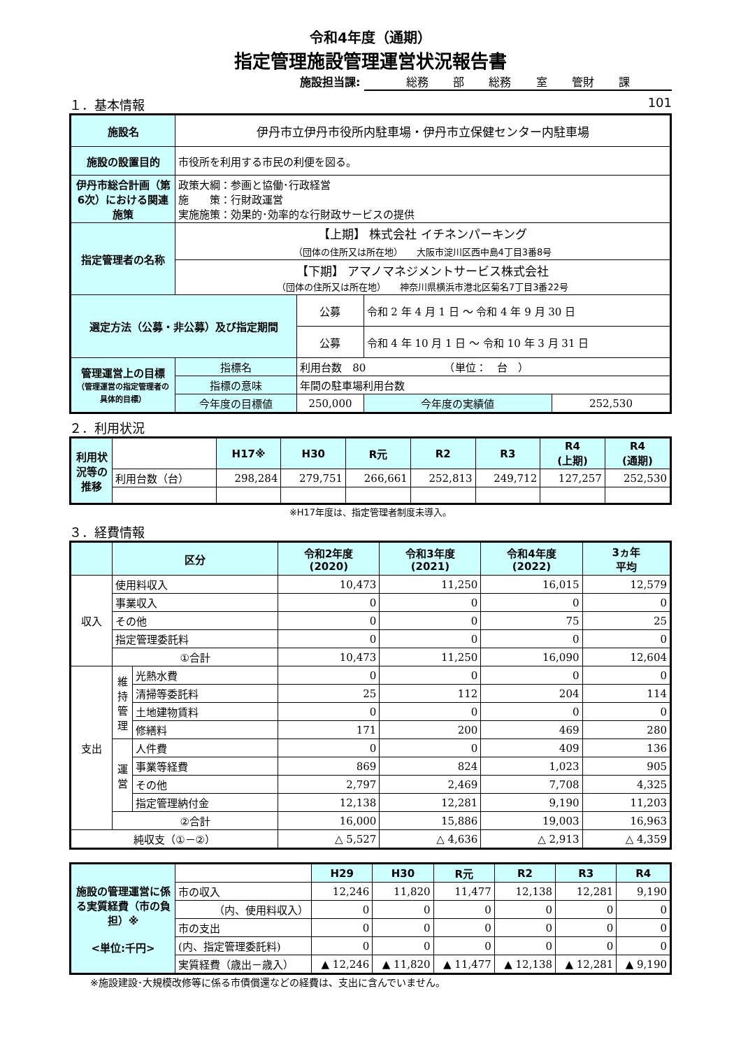令和4年度（通期）
指定管理施設管理運営状況報告書
施設担当課: 総務 部 総務 室 管財 課
１．基本情報 101
| 施設名 | 伊丹市立伊丹市役所内駐車場・伊丹市立保健センター内駐車場 | | | | |
| 施設の設置目的 | 市役所を利用する市民の利便を図る。 | | | | |
| 伊丹市総合計画（第6次）における関連施策 | 政策大綱：参画と協働･行政経営 施 策：行財政運営 実施施策：効果的･効率的な行財政サービスの提供 | | | | |
| 指定管理者の名称 | 【上期】 株式会社 イチネンパーキング （団体の住所又は所在地） 大阪市淀川区西中島4丁目3番8号 | | | | |
| | 【下期】 アマノマネジメントサービス株式会社 （団体の住所又は所在地） 神奈川県横浜市港北区菊名7丁目3番22号 | | | | |
| 選定方法（公募・非公募）及び指定期間 | | 公募 | 令和 2 年 4 月 1 日 ～ 令和 4 年 9 月 30 日 | | |
| | | 公募 | 令和 4 年 10 月 1 日 ～ 令和 10 年 3 月 31 日 | | |
| 管理運営上の目標 （管理運営の指定管理者の具体的目標） | 指標名 | 利用台数 80 （単位： 台 ） | | | |
| | 指標の意味 | 年間の駐車場利用台数 | | | |
| | 今年度の目標値 | 250,000 | | 今年度の実績値 | 252,530 |
２．利用状況
| 利用状況等の推移 | | H17※ | H30 | R元 | R2 | R3 | R4 (上期) | R4 (通期) |
| | 利用台数（台） | 298,284 | 279,751 | 266,661 | 252,813 | 249,712 | 127,257 | 252,530 |
※H17年度は、指定管理者制度未導入。
３．経費情報
| | 区分 | | 令和2年度 (2020) | 令和3年度 (2021) | 令和4年度 (2022) | 3ヵ年 平均 |
| 収入 | 使用料収入 | | 10,473 | 11,250 | 16,015 | 12,579 |
| | 事業収入 | | 0 | 0 | 0 | 0 |
| | その他 | | 0 | 0 | 75 | 25 |
| | 指定管理委託料 | | 0 | 0 | 0 | 0 |
| | ①合計 | | 10,473 | 11,250 | 16,090 | 12,604 |
| 支出 | 維持管理 | 光熱水費 | 0 | 0 | 0 | 0 |
| | | 清掃等委託料 | 25 | 112 | 204 | 114 |
| | | 土地建物賃料 | 0 | 0 | 0 | 0 |
| | | 修繕料 | 171 | 200 | 469 | 280 |
| | 運営 | 人件費 | 0 | 0 | 409 | 136 |
| | | 事業等経費 | 869 | 824 | 1,023 | 905 |
| | | その他 | 2,797 | 2,469 | 7,708 | 4,325 |
| | | 指定管理納付金 | 12,138 | 12,281 | 9,190 | 11,203 |
| | ②合計 | | 16,000 | 15,886 | 19,003 | 16,963 |
| 純収支（①－②） | | | △ 5,527 | △ 4,636 | △ 2,913 | △ 4,359 |
| 施設の管理運営に係る実質経費（市の負担）※ <単位:千円> | | H29 | H30 | R元 | R2 | R3 | R4 |
| | 市の収入 | 12,246 | 11,820 | 11,477 | 12,138 | 12,281 | 9,190 |
| | （内、使用料収入） | 0 | 0 | 0 | 0 | 0 | 0 |
| | 市の支出 | 0 | 0 | 0 | 0 | 0 | 0 |
| | (内、指定管理委託料) | 0 | 0 | 0 | 0 | 0 | 0 |
| | 実質経費（歳出－歳入） | ▲ 12,246 | ▲ 11,820 | ▲ 11,477 | ▲ 12,138 | ▲ 12,281 | ▲ 9,190 |
※施設建設･大規模改修等に係る市債償還などの経費は、支出に含んでいません。